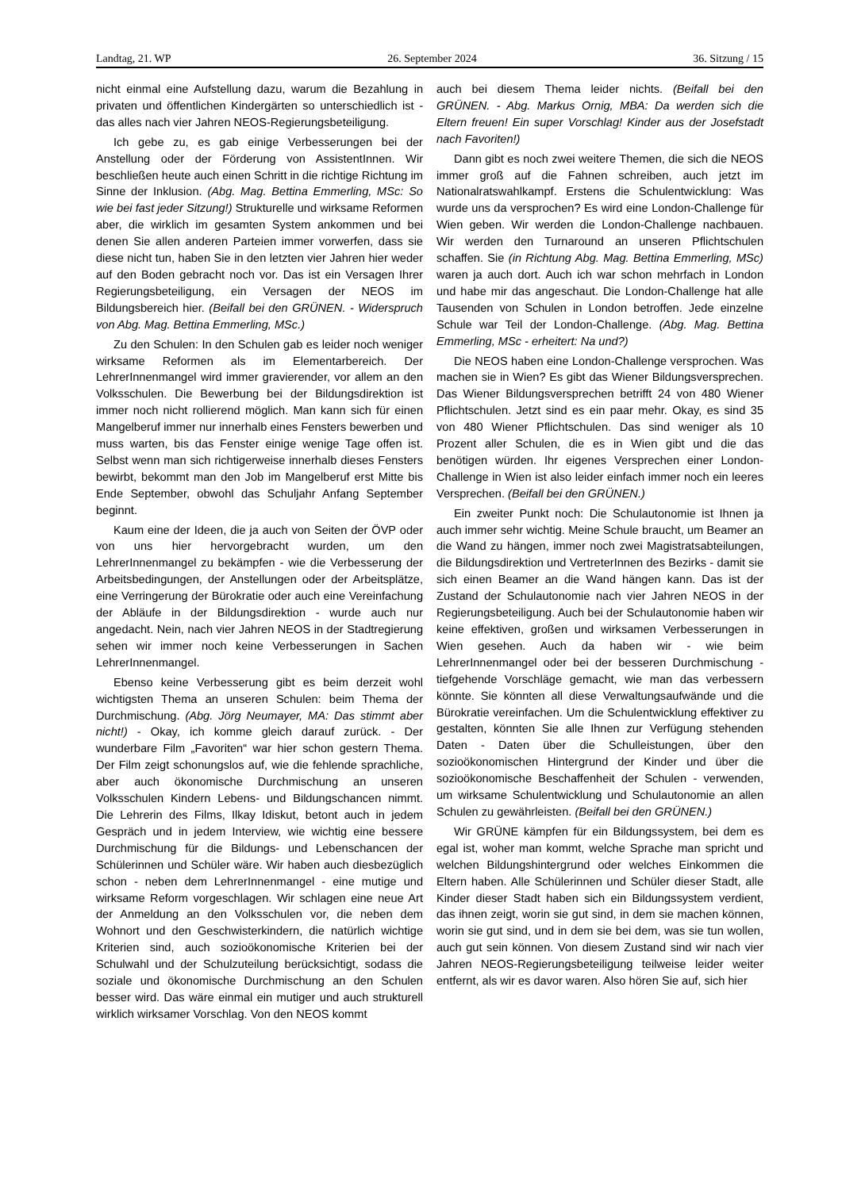Landtag, 21. WP 26. September 2024 36. Sitzung / 15
nicht einmal eine Aufstellung dazu, warum die Bezahlung in privaten und öffentlichen Kindergärten so unterschiedlich ist - das alles nach vier Jahren NEOS-Regierungsbeteiligung.
Ich gebe zu, es gab einige Verbesserungen bei der Anstellung oder der Förderung von AssistentInnen. Wir beschließen heute auch einen Schritt in die richtige Richtung im Sinne der Inklusion. (Abg. Mag. Bettina Emmerling, MSc: So wie bei fast jeder Sitzung!) Strukturelle und wirksame Reformen aber, die wirklich im gesamten System ankommen und bei denen Sie allen anderen Parteien immer vorwerfen, dass sie diese nicht tun, haben Sie in den letzten vier Jahren hier weder auf den Boden gebracht noch vor. Das ist ein Versagen Ihrer Regierungsbeteiligung, ein Versagen der NEOS im Bildungsbereich hier. (Beifall bei den GRÜNEN. - Widerspruch von Abg. Mag. Bettina Emmerling, MSc.)
Zu den Schulen: In den Schulen gab es leider noch weniger wirksame Reformen als im Elementarbereich. Der LehrerInnenmangel wird immer gravierender, vor allem an den Volksschulen. Die Bewerbung bei der Bildungsdirektion ist immer noch nicht rollierend möglich. Man kann sich für einen Mangelberuf immer nur innerhalb eines Fensters bewerben und muss warten, bis das Fenster einige wenige Tage offen ist. Selbst wenn man sich richtigerweise innerhalb dieses Fensters bewirbt, bekommt man den Job im Mangelberuf erst Mitte bis Ende September, obwohl das Schuljahr Anfang September beginnt.
Kaum eine der Ideen, die ja auch von Seiten der ÖVP oder von uns hier hervorgebracht wurden, um den LehrerInnenmangel zu bekämpfen - wie die Verbesserung der Arbeitsbedingungen, der Anstellungen oder der Arbeitsplätze, eine Verringerung der Bürokratie oder auch eine Vereinfachung der Abläufe in der Bildungsdirektion - wurde auch nur angedacht. Nein, nach vier Jahren NEOS in der Stadtregierung sehen wir immer noch keine Verbesserungen in Sachen LehrerInnenmangel.
Ebenso keine Verbesserung gibt es beim derzeit wohl wichtigsten Thema an unseren Schulen: beim Thema der Durchmischung. (Abg. Jörg Neumayer, MA: Das stimmt aber nicht!) - Okay, ich komme gleich darauf zurück. - Der wunderbare Film „Favoriten“ war hier schon gestern Thema. Der Film zeigt schonungslos auf, wie die fehlende sprachliche, aber auch ökonomische Durchmischung an unseren Volksschulen Kindern Lebens- und Bildungschancen nimmt. Die Lehrerin des Films, Ilkay Idiskut, betont auch in jedem Gespräch und in jedem Interview, wie wichtig eine bessere Durchmischung für die Bildungs- und Lebenschancen der Schülerinnen und Schüler wäre. Wir haben auch diesbezüglich schon - neben dem LehrerInnenmangel - eine mutige und wirksame Reform vorgeschlagen. Wir schlagen eine neue Art der Anmeldung an den Volksschulen vor, die neben dem Wohnort und den Geschwisterkindern, die natürlich wichtige Kriterien sind, auch sozioökonomische Kriterien bei der Schulwahl und der Schulzuteilung berücksichtigt, sodass die soziale und ökonomische Durchmischung an den Schulen besser wird. Das wäre einmal ein mutiger und auch strukturell wirklich wirksamer Vorschlag. Von den NEOS kommt
auch bei diesem Thema leider nichts. (Beifall bei den GRÜNEN. - Abg. Markus Ornig, MBA: Da werden sich die Eltern freuen! Ein super Vorschlag! Kinder aus der Josefstadt nach Favoriten!)
Dann gibt es noch zwei weitere Themen, die sich die NEOS immer groß auf die Fahnen schreiben, auch jetzt im Nationalratswahlkampf. Erstens die Schulentwicklung: Was wurde uns da versprochen? Es wird eine London-Challenge für Wien geben. Wir werden die London-Challenge nachbauen. Wir werden den Turnaround an unseren Pflichtschulen schaffen. Sie (in Richtung Abg. Mag. Bettina Emmerling, MSc) waren ja auch dort. Auch ich war schon mehrfach in London und habe mir das angeschaut. Die London-Challenge hat alle Tausenden von Schulen in London betroffen. Jede einzelne Schule war Teil der London-Challenge. (Abg. Mag. Bettina Emmerling, MSc - erheitert: Na und?)
Die NEOS haben eine London-Challenge versprochen. Was machen sie in Wien? Es gibt das Wiener Bildungsversprechen. Das Wiener Bildungsversprechen betrifft 24 von 480 Wiener Pflichtschulen. Jetzt sind es ein paar mehr. Okay, es sind 35 von 480 Wiener Pflichtschulen. Das sind weniger als 10 Prozent aller Schulen, die es in Wien gibt und die das benötigen würden. Ihr eigenes Versprechen einer London-Challenge in Wien ist also leider einfach immer noch ein leeres Versprechen. (Beifall bei den GRÜNEN.)
Ein zweiter Punkt noch: Die Schulautonomie ist Ihnen ja auch immer sehr wichtig. Meine Schule braucht, um Beamer an die Wand zu hängen, immer noch zwei Magistratsabteilungen, die Bildungsdirektion und VertreterInnen des Bezirks - damit sie sich einen Beamer an die Wand hängen kann. Das ist der Zustand der Schulautonomie nach vier Jahren NEOS in der Regierungsbeteiligung. Auch bei der Schulautonomie haben wir keine effektiven, großen und wirksamen Verbesserungen in Wien gesehen. Auch da haben wir - wie beim LehrerInnenmangel oder bei der besseren Durchmischung - tiefgehende Vorschläge gemacht, wie man das verbessern könnte. Sie könnten all diese Verwaltungsaufwände und die Bürokratie vereinfachen. Um die Schulentwicklung effektiver zu gestalten, könnten Sie alle Ihnen zur Verfügung stehenden Daten - Daten über die Schulleistungen, über den sozioökonomischen Hintergrund der Kinder und über die sozioökonomische Beschaffenheit der Schulen - verwenden, um wirksame Schulentwicklung und Schulautonomie an allen Schulen zu gewährleisten. (Beifall bei den GRÜNEN.)
Wir GRÜNE kämpfen für ein Bildungssystem, bei dem es egal ist, woher man kommt, welche Sprache man spricht und welchen Bildungshintergrund oder welches Einkommen die Eltern haben. Alle Schülerinnen und Schüler dieser Stadt, alle Kinder dieser Stadt haben sich ein Bildungssystem verdient, das ihnen zeigt, worin sie gut sind, in dem sie machen können, worin sie gut sind, und in dem sie bei dem, was sie tun wollen, auch gut sein können. Von diesem Zustand sind wir nach vier Jahren NEOS-Regierungsbeteiligung teilweise leider weiter entfernt, als wir es davor waren. Also hören Sie auf, sich hier